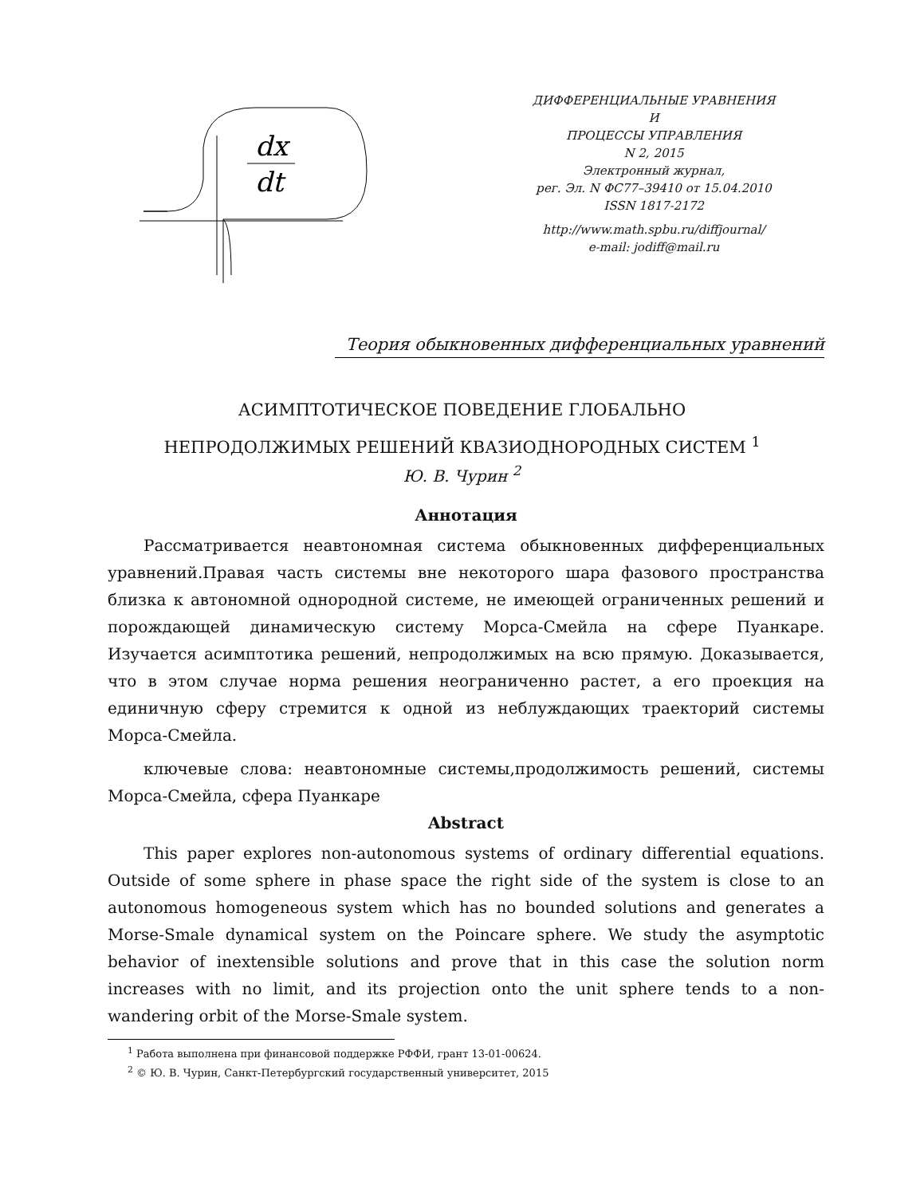dx
dt
ДИФФЕРЕНЦИАЛЬНЫЕ УРАВНЕНИЯ
И
ПРОЦЕССЫ УПРАВЛЕНИЯ
N 2, 2015
Электронный журнал,
рег. Эл. N ФС77–39410 от 15.04.2010
ISSN 1817-2172
http://www.math.spbu.ru/diffjournal/
e-mail: jodiff@mail.ru
Теория обыкновенных дифференциальных уравнений
АСИМПТОТИЧЕСКОЕ ПОВЕДЕНИЕ ГЛОБАЛЬНО
НЕПРОДОЛЖИМЫХ РЕШЕНИЙ КВАЗИОДНОРОДНЫХ СИСТЕМ <sup>1</sup>
Ю. В. Чурин <sup>2</sup>
Аннотация
Рассматривается неавтономная система обыкновенных дифференциальных уравнений.Правая часть системы вне некоторого шара фазового пространства близка к автономной однородной системе, не имеющей ограниченных решений и порождающей динамическую систему Морса-Смейла на сфере Пуанкаре. Изучается асимптотика решений, непродолжимых на всю прямую. Доказывается, что в этом случае норма решения неограниченно растет, а его проекция на единичную сферу стремится к одной из неблуждающих траекторий системы Морса-Смейла.
ключевые слова: неавтономные системы,продолжимость решений, системы Морса-Смейла, сфера Пуанкаре
Abstract
This paper explores non-autonomous systems of ordinary differential equations. Outside of some sphere in phase space the right side of the system is close to an autonomous homogeneous system which has no bounded solutions and generates a Morse-Smale dynamical system on the Poincare sphere. We study the asymptotic behavior of inextensible solutions and prove that in this case the solution norm increases with no limit, and its projection onto the unit sphere tends to a non-wandering orbit of the Morse-Smale system.
<sup>1</sup> Работа выполнена при финансовой поддержке РФФИ, грант 13-01-00624.
<sup>2</sup> © Ю. В. Чурин, Санкт-Петербургский государственный университет, 2015